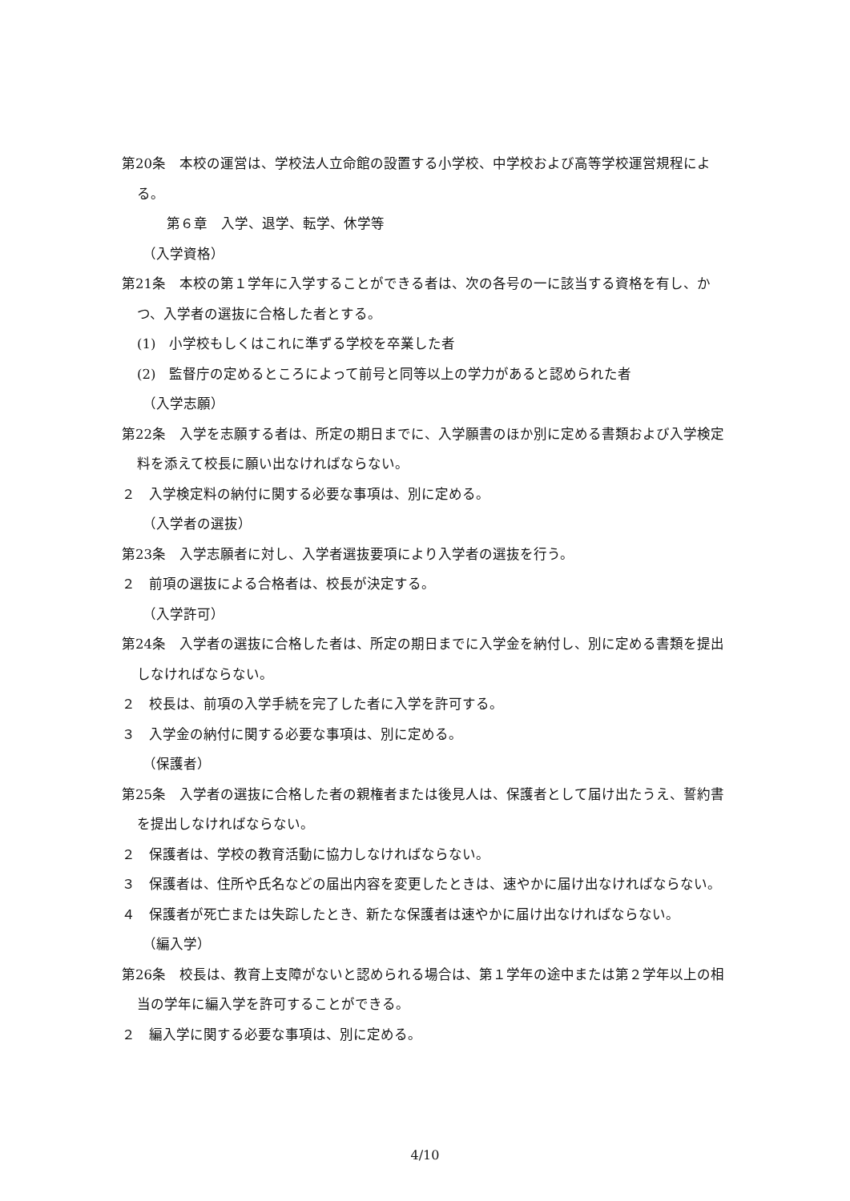第20条　本校の運営は、学校法人立命館の設置する小学校、中学校および高等学校運営規程による。
第６章　入学、退学、転学、休学等
（入学資格）
第21条　本校の第１学年に入学することができる者は、次の各号の一に該当する資格を有し、かつ、入学者の選抜に合格した者とする。
(1)　小学校もしくはこれに準ずる学校を卒業した者
(2)　監督庁の定めるところによって前号と同等以上の学力があると認められた者
（入学志願）
第22条　入学を志願する者は、所定の期日までに、入学願書のほか別に定める書類および入学検定料を添えて校長に願い出なければならない。
２　入学検定料の納付に関する必要な事項は、別に定める。
（入学者の選抜）
第23条　入学志願者に対し、入学者選抜要項により入学者の選抜を行う。
２　前項の選抜による合格者は、校長が決定する。
（入学許可）
第24条　入学者の選抜に合格した者は、所定の期日までに入学金を納付し、別に定める書類を提出しなければならない。
２　校長は、前項の入学手続を完了した者に入学を許可する。
３　入学金の納付に関する必要な事項は、別に定める。
（保護者）
第25条　入学者の選抜に合格した者の親権者または後見人は、保護者として届け出たうえ、誓約書を提出しなければならない。
２　保護者は、学校の教育活動に協力しなければならない。
３　保護者は、住所や氏名などの届出内容を変更したときは、速やかに届け出なければならない。
４　保護者が死亡または失踪したとき、新たな保護者は速やかに届け出なければならない。
（編入学）
第26条　校長は、教育上支障がないと認められる場合は、第１学年の途中または第２学年以上の相当の学年に編入学を許可することができる。
２　編入学に関する必要な事項は、別に定める。
4/10